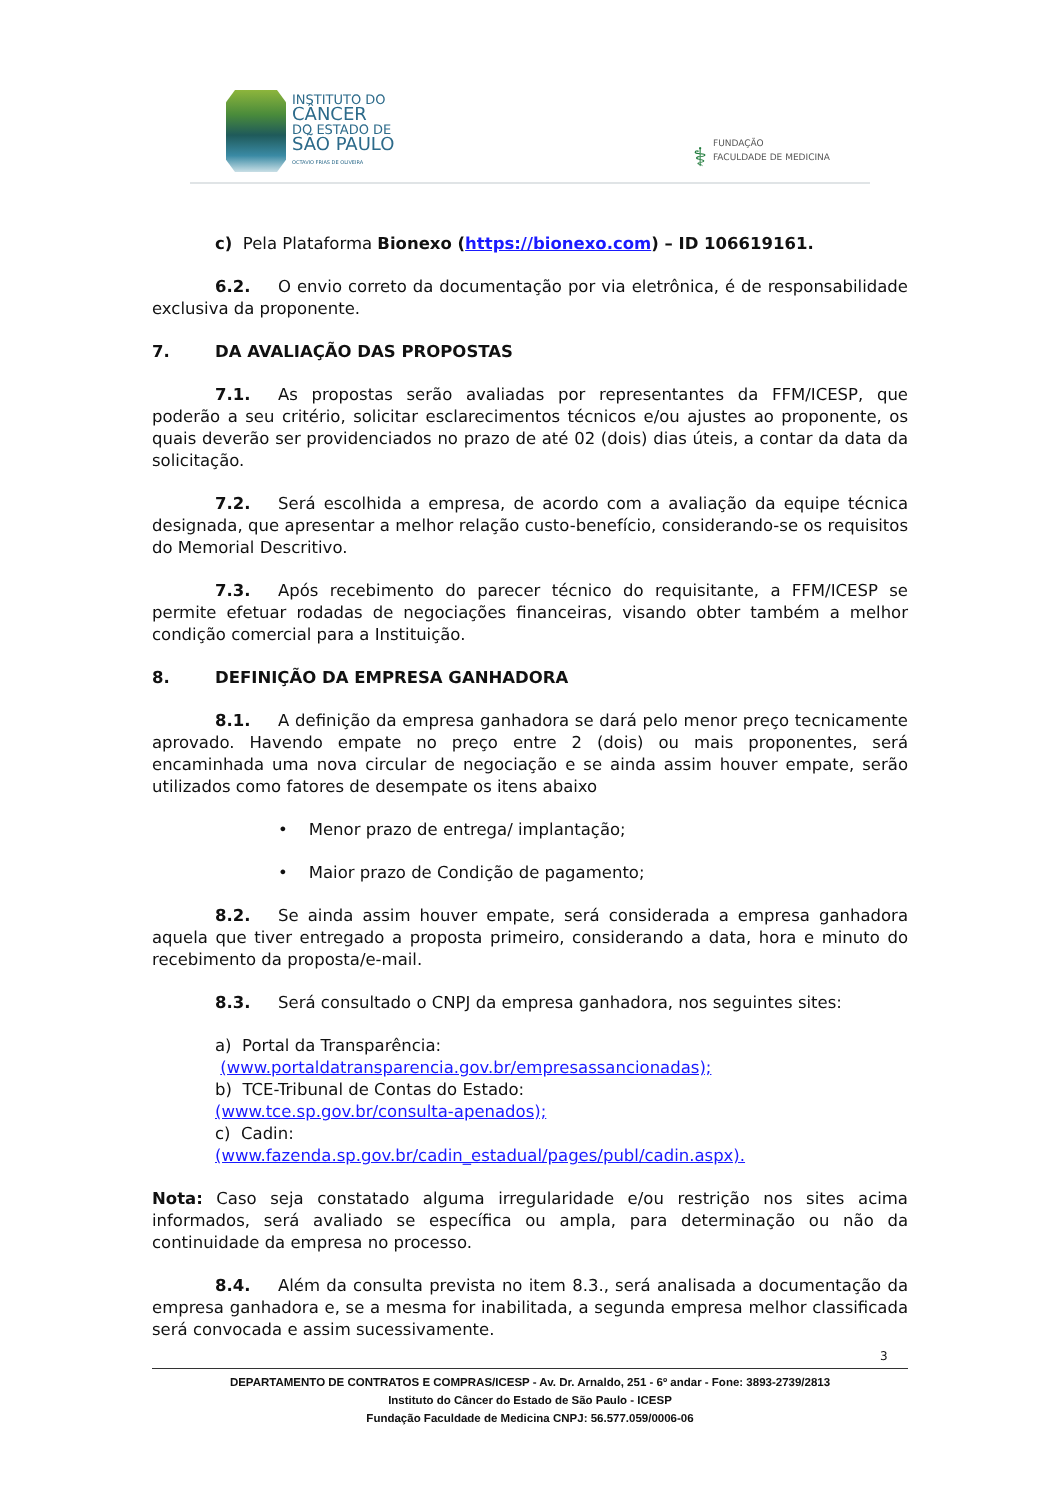INSTITUTO DO
CÂNCER
DO ESTADO DE
SÃO PAULO
OCTAVIO FRIAS DE OLIVEIRA
⚕
FUNDAÇÃO
FACULDADE DE MEDICINA
c) Pela Plataforma Bionexo (https://bionexo.com) – ID 106619161.
6.2. O envio correto da documentação por via eletrônica, é de responsabilidade exclusiva da proponente.
7. DA AVALIAÇÃO DAS PROPOSTAS
7.1. As propostas serão avaliadas por representantes da FFM/ICESP, que poderão a seu critério, solicitar esclarecimentos técnicos e/ou ajustes ao proponente, os quais deverão ser providenciados no prazo de até 02 (dois) dias úteis, a contar da data da solicitação.
7.2. Será escolhida a empresa, de acordo com a avaliação da equipe técnica designada, que apresentar a melhor relação custo-benefício, considerando-se os requisitos do Memorial Descritivo.
7.3. Após recebimento do parecer técnico do requisitante, a FFM/ICESP se permite efetuar rodadas de negociações financeiras, visando obter também a melhor condição comercial para a Instituição.
8. DEFINIÇÃO DA EMPRESA GANHADORA
8.1. A definição da empresa ganhadora se dará pelo menor preço tecnicamente aprovado. Havendo empate no preço entre 2 (dois) ou mais proponentes, será encaminhada uma nova circular de negociação e se ainda assim houver empate, serão utilizados como fatores de desempate os itens abaixo
• Menor prazo de entrega/ implantação;
• Maior prazo de Condição de pagamento;
8.2. Se ainda assim houver empate, será considerada a empresa ganhadora aquela que tiver entregado a proposta primeiro, considerando a data, hora e minuto do recebimento da proposta/e-mail.
8.3. Será consultado o CNPJ da empresa ganhadora, nos seguintes sites:
a) Portal da Transparência:
(www.portaldatransparencia.gov.br/empresassancionadas);
b) TCE-Tribunal de Contas do Estado:
(www.tce.sp.gov.br/consulta-apenados);
c) Cadin:
(www.fazenda.sp.gov.br/cadin_estadual/pages/publ/cadin.aspx).
Nota: Caso seja constatado alguma irregularidade e/ou restrição nos sites acima informados, será avaliado se específica ou ampla, para determinação ou não da continuidade da empresa no processo.
8.4. Além da consulta prevista no item 8.3., será analisada a documentação da empresa ganhadora e, se a mesma for inabilitada, a segunda empresa melhor classificada será convocada e assim sucessivamente.
3
DEPARTAMENTO DE CONTRATOS E COMPRAS/ICESP - Av. Dr. Arnaldo, 251 - 6º andar - Fone: 3893-2739/2813
Instituto do Câncer do Estado de São Paulo - ICESP
Fundação Faculdade de Medicina CNPJ: 56.577.059/0006-06